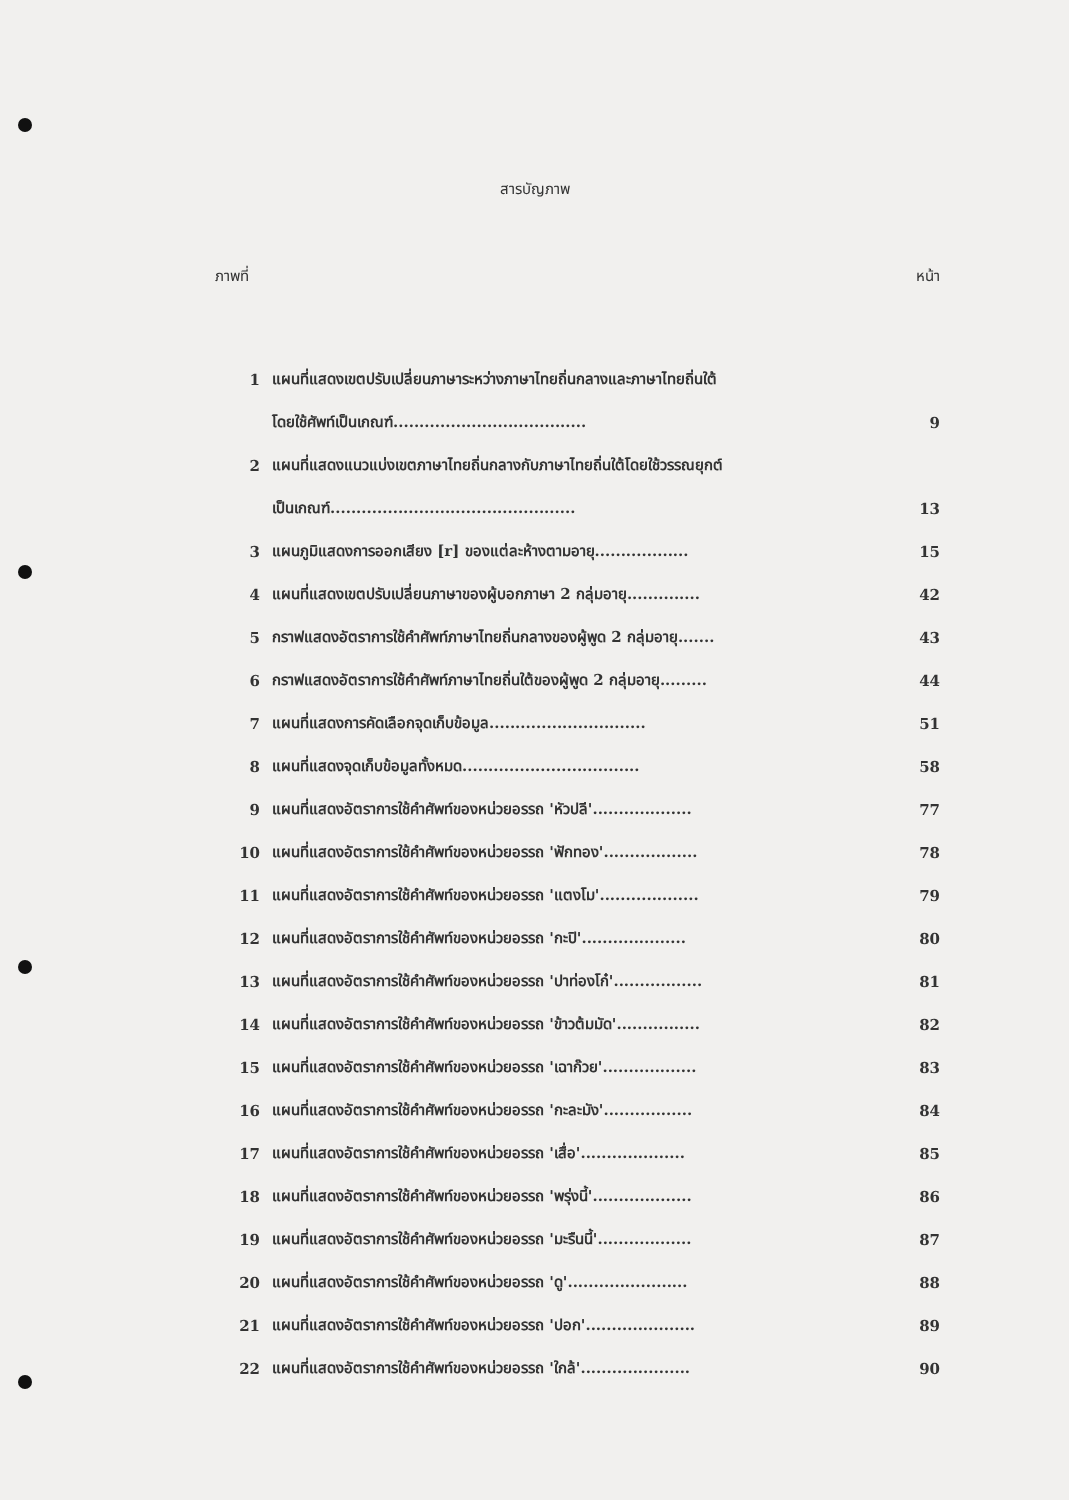สารบัญภาพ
ภาพที่ หน้า
| 1 | แผนที่แสดงเขตปรับเปลี่ยนภาษาระหว่างภาษาไทยถิ่นกลางและภาษาไทยถิ่นใต้ | |
| | โดยใช้ศัพท์เป็นเกณฑ์..................................... | 9 |
| 2 | แผนที่แสดงแนวแบ่งเขตภาษาไทยถิ่นกลางกับภาษาไทยถิ่นใต้โดยใช้วรรณยุกต์ | |
| | เป็นเกณฑ์............................................... | 13 |
| 3 | แผนภูมิแสดงการออกเสียง [r] ของแต่ละห้างตามอายุ.................. | 15 |
| 4 | แผนที่แสดงเขตปรับเปลี่ยนภาษาของผู้บอกภาษา 2 กลุ่มอายุ.............. | 42 |
| 5 | กราฟแสดงอัตราการใช้คำศัพท์ภาษาไทยถิ่นกลางของผู้พูด 2 กลุ่มอายุ....... | 43 |
| 6 | กราฟแสดงอัตราการใช้คำศัพท์ภาษาไทยถิ่นใต้ของผู้พูด 2 กลุ่มอายุ......... | 44 |
| 7 | แผนที่แสดงการคัดเลือกจุดเก็บข้อมูล.............................. | 51 |
| 8 | แผนที่แสดงจุดเก็บข้อมูลทั้งหมด.................................. | 58 |
| 9 | แผนที่แสดงอัตราการใช้คำศัพท์ของหน่วยอรรถ 'หัวปลี'................... | 77 |
| 10 | แผนที่แสดงอัตราการใช้คำศัพท์ของหน่วยอรรถ 'ฟักทอง'.................. | 78 |
| 11 | แผนที่แสดงอัตราการใช้คำศัพท์ของหน่วยอรรถ 'แตงโม'................... | 79 |
| 12 | แผนที่แสดงอัตราการใช้คำศัพท์ของหน่วยอรรถ 'กะปิ'.................... | 80 |
| 13 | แผนที่แสดงอัตราการใช้คำศัพท์ของหน่วยอรรถ 'ปาท่องโก๋'................. | 81 |
| 14 | แผนที่แสดงอัตราการใช้คำศัพท์ของหน่วยอรรถ 'ข้าวต้มมัด'................ | 82 |
| 15 | แผนที่แสดงอัตราการใช้คำศัพท์ของหน่วยอรรถ 'เฉาก๊วย'.................. | 83 |
| 16 | แผนที่แสดงอัตราการใช้คำศัพท์ของหน่วยอรรถ 'กะละมัง'................. | 84 |
| 17 | แผนที่แสดงอัตราการใช้คำศัพท์ของหน่วยอรรถ 'เสื่อ'.................... | 85 |
| 18 | แผนที่แสดงอัตราการใช้คำศัพท์ของหน่วยอรรถ 'พรุ่งนี้'................... | 86 |
| 19 | แผนที่แสดงอัตราการใช้คำศัพท์ของหน่วยอรรถ 'มะรืนนี้'.................. | 87 |
| 20 | แผนที่แสดงอัตราการใช้คำศัพท์ของหน่วยอรรถ 'ดู'....................... | 88 |
| 21 | แผนที่แสดงอัตราการใช้คำศัพท์ของหน่วยอรรถ 'ปอก'..................... | 89 |
| 22 | แผนที่แสดงอัตราการใช้คำศัพท์ของหน่วยอรรถ 'ใกล้'..................... | 90 |